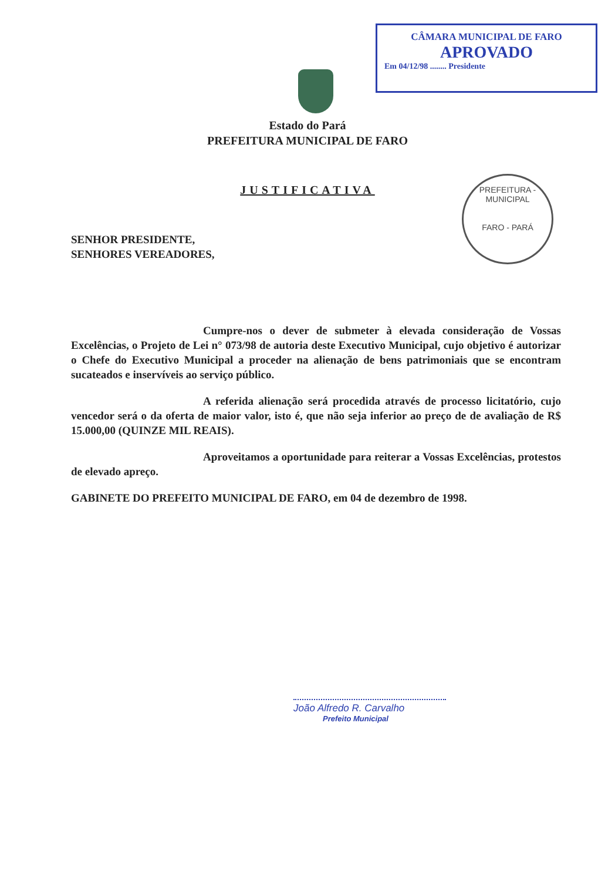CÂMARA MUNICIPAL DE FARO
APROVADO
Em 04/12/98 ........ Presidente
PREFEITURA - MUNICIPAL
FARO - PARÁ
Estado do Pará
PREFEITURA MUNICIPAL DE FARO
JUSTIFICATIVA
SENHOR PRESIDENTE,
SENHORES VEREADORES,
Cumpre-nos o dever de submeter à elevada consideração de Vossas Excelências, o Projeto de Lei n° 073/98 de autoria deste Executivo Municipal, cujo objetivo é autorizar o Chefe do Executivo Municipal a proceder na alienação de bens patrimoniais que se encontram sucateados e inservíveis ao serviço público.
A referida alienação será procedida através de processo licitatório, cujo vencedor será o da oferta de maior valor, isto é, que não seja inferior ao preço de de avaliação de R$ 15.000,00 (QUINZE MIL REAIS).
Aproveitamos a oportunidade para reiterar a Vossas Excelências, protestos de elevado apreço.
GABINETE DO PREFEITO MUNICIPAL DE FARO, em 04 de dezembro de 1998.
João Alfredo R. Carvalho
Prefeito Municipal